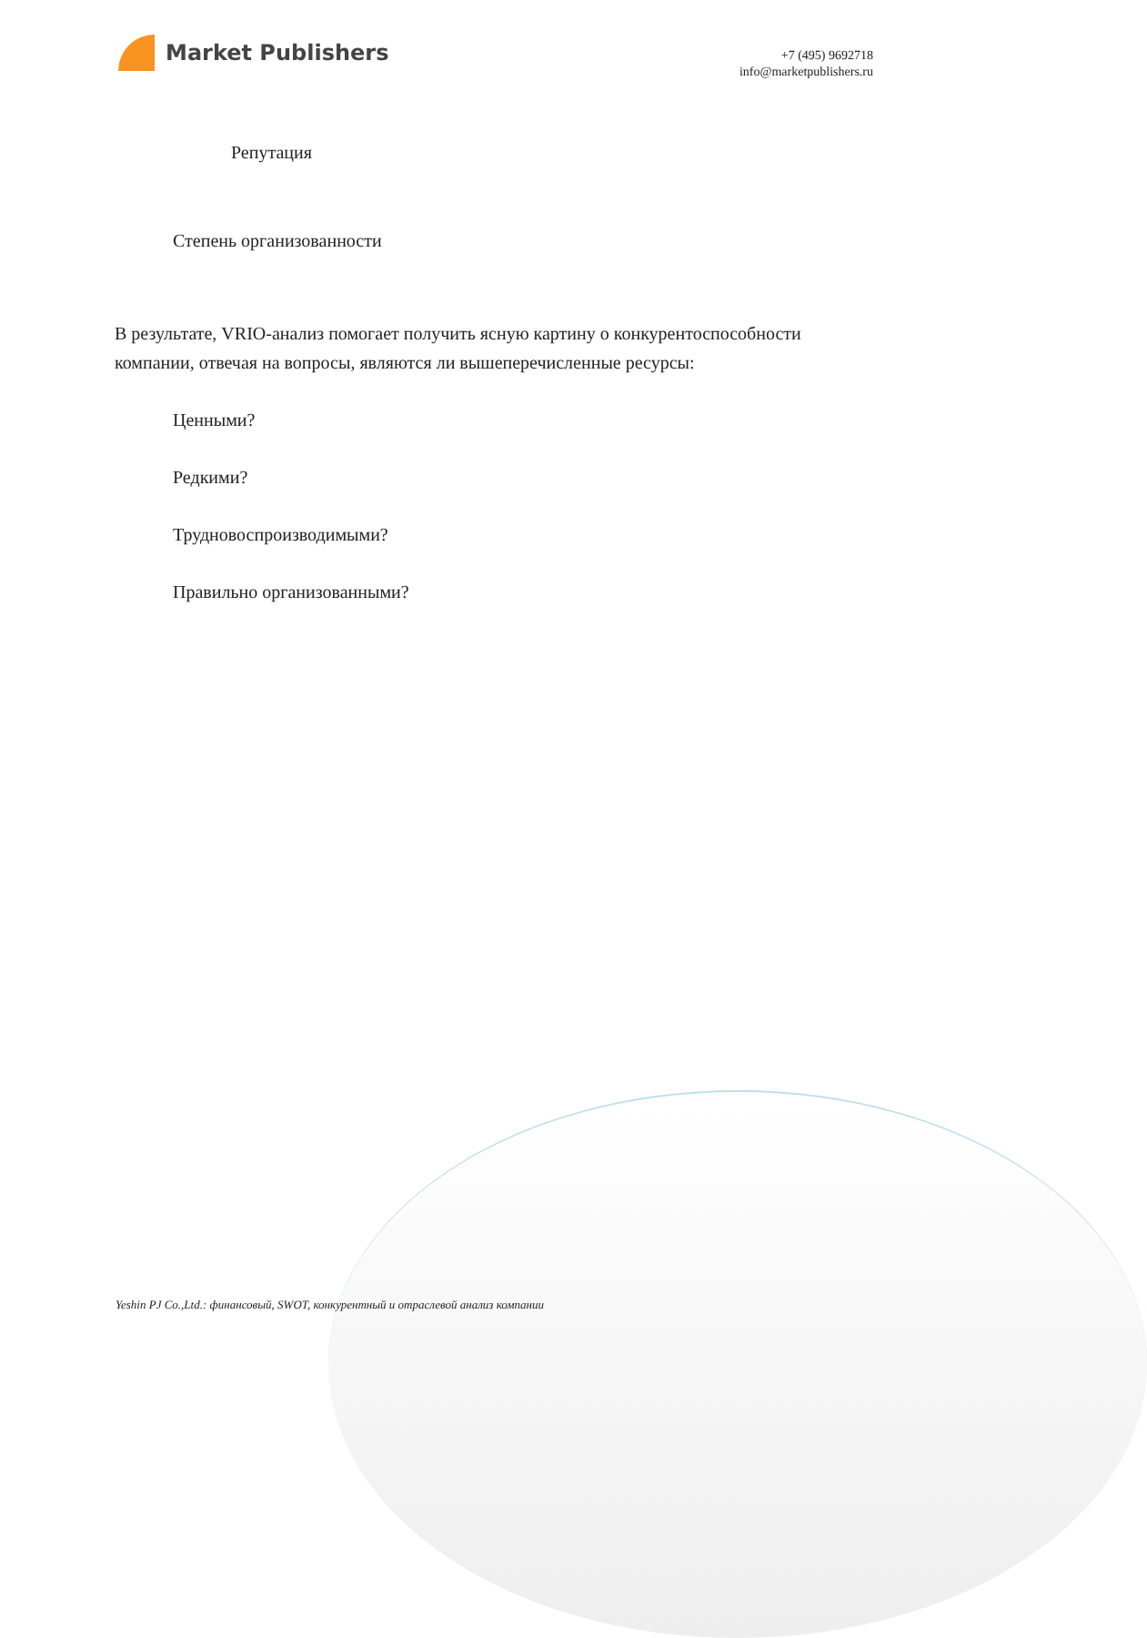Market Publishers
+7 (495) 9692718
info@marketpublishers.ru
Репутация
Степень организованности
В результате, VRIO-анализ помогает получить ясную картину о конкурентоспособности компании, отвечая на вопросы, являются ли вышеперечисленные ресурсы:
Ценными?
Редкими?
Трудновоспроизводимыми?
Правильно организованными?
Yeshin PJ Co.,Ltd.: финансовый, SWOT, конкурентный и отраслевой анализ компании